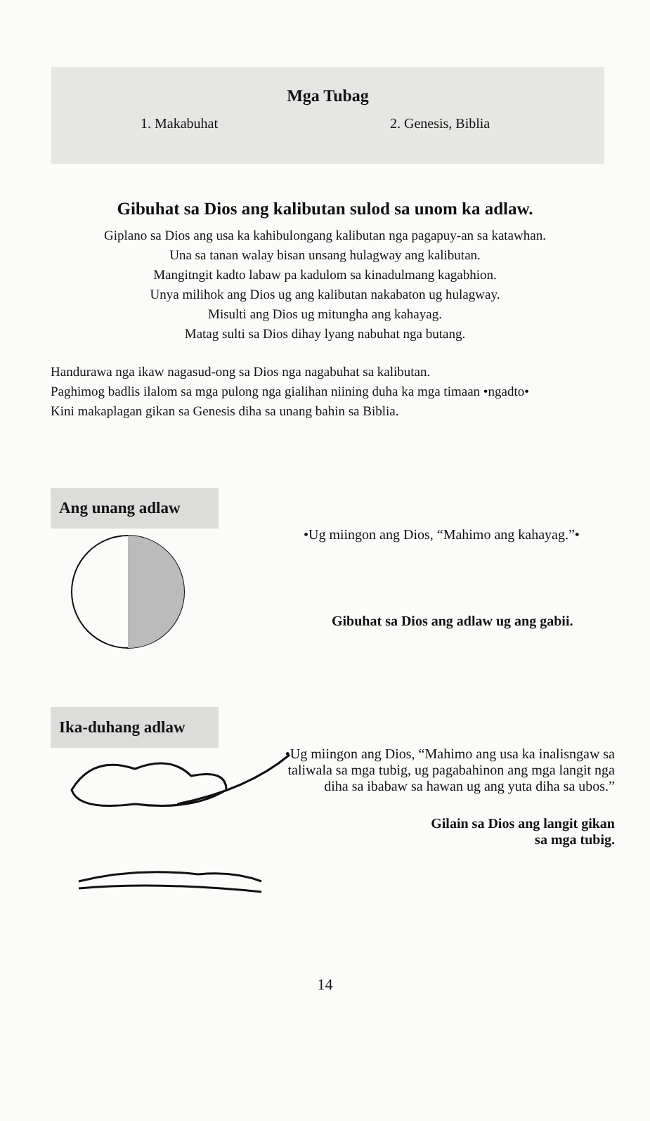Mga Tubag
1. Makabuhat 2. Genesis, Biblia
Gibuhat sa Dios ang kalibutan sulod sa unom ka adlaw.
Giplano sa Dios ang usa ka kahibulongang kalibutan nga pagapuy-an sa katawhan.
Una sa tanan walay bisan unsang hulagway ang kalibutan.
Mangitngit kadto labaw pa kadulom sa kinadulmang kagabhion.
Unya milihok ang Dios ug ang kalibutan nakabaton ug hulagway.
Misulti ang Dios ug mitungha ang kahayag.
Matag sulti sa Dios dihay lyang nabuhat nga butang.
Handurawa nga ikaw nagasud-ong sa Dios nga nagabuhat sa kalibutan.
Paghimog badlis ilalom sa mga pulong nga gialihan niining duha ka mga timaan •ngadto•
Kini makaplagan gikan sa Genesis diha sa unang bahin sa Biblia.
Ang unang adlaw
•Ug miingon ang Dios, “Mahimo ang kahayag.”•
Gibuhat sa Dios ang adlaw ug ang gabii.
Ika-duhang adlaw
•Ug miingon ang Dios, “Mahimo ang usa ka inalisngaw sa taliwala sa mga tubig, ug pagabahinon ang mga langit nga diha sa ibabaw sa hawan ug ang yuta diha sa ubos.”
Gilain sa Dios ang langit gikan
sa mga tubig.
14